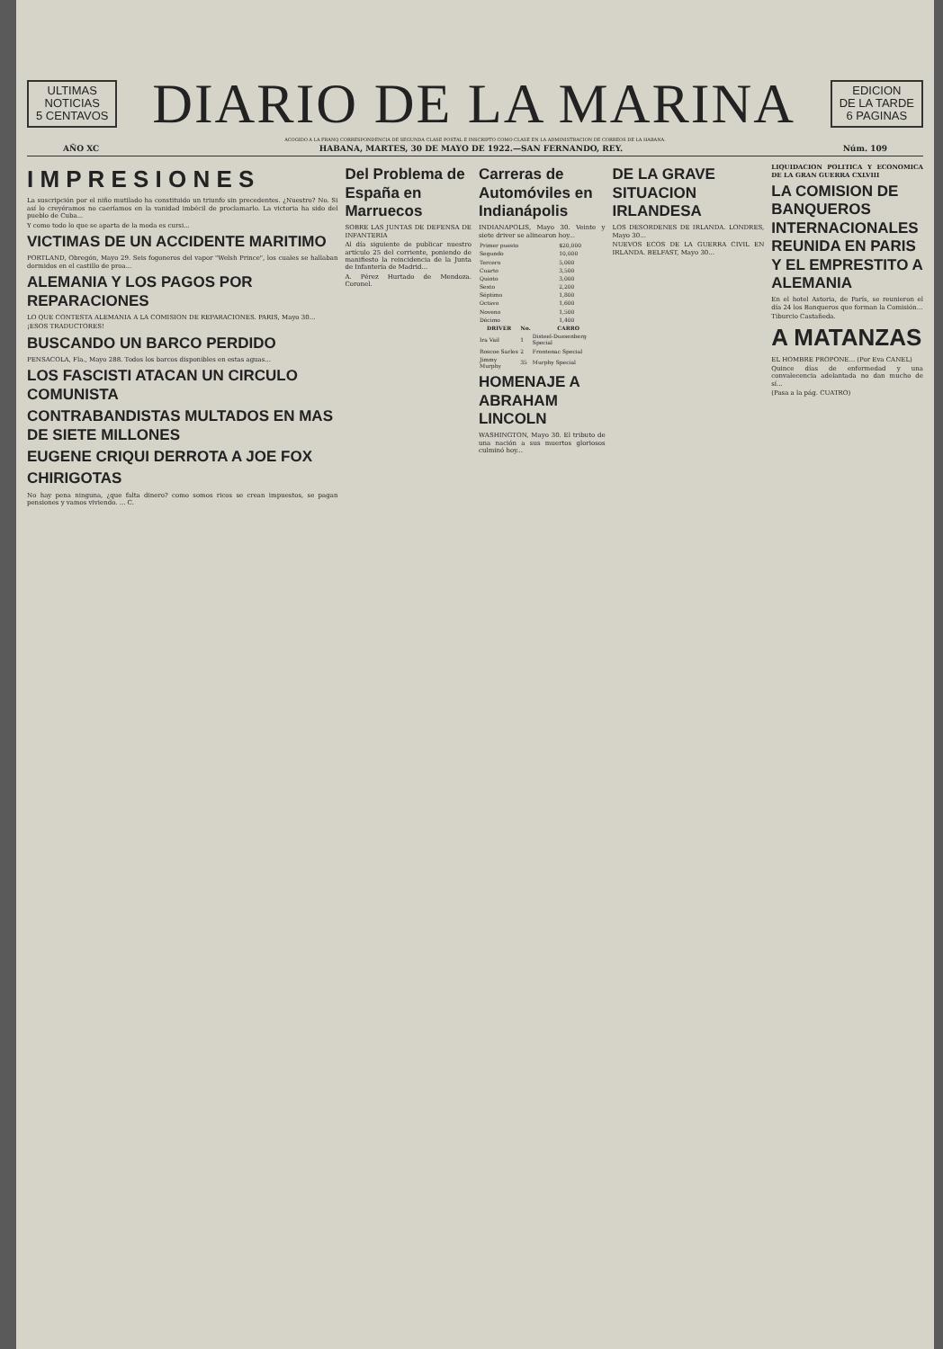ULTIMAS
NOTICIAS
5 CENTAVOS
DIARIO DE LA MARINA
EDICION
DE LA TARDE
6 PAGINAS
ACOGIDO A LA FRANQ CORRESPONDENCIA DE SEGUNDA CLASE POSTAL E INSCRIPTO COMO CLASE EN LA ADMINISTRACION DE CORREOS DE LA HABANA.
AÑO XC HABANA, MARTES, 30 DE MAYO DE 1922.—SAN FERNANDO, REY. Núm. 109
I M P R E S I O N E S
La suscripción por el niño mutilado ha constituido un triunfo sin precedentes. ¿Nuestro? No. Si así lo creyéramos no caeríamos en la vanidad imbécil de proclamarlo. La victoria ha sido del pueblo de Cuba...
Y como todo lo que se aparta de la moda es cursi...
VICTIMAS DE UN ACCIDENTE MARITIMO
PORTLAND, Obregón, Mayo 29. Seis fogoneros del vapor "Welsh Prince", los cuales se hallaban dormidos en el castillo de proa...
ALEMANIA Y LOS PAGOS POR REPARACIONES
LO QUE CONTESTA ALEMANIA A LA COMISION DE REPARACIONES. PARIS, Mayo 30...
¡ESOS TRADUCTORES!
BUSCANDO UN BARCO PERDIDO
PENSACOLA, Fla., Mayo 288. Todos los barcos disponibles en estas aguas...
LOS FASCISTI ATACAN UN CIRCULO COMUNISTA
CONTRABANDISTAS MULTADOS EN MAS DE SIETE MILLONES
EUGENE CRIQUI DERROTA A JOE FOX
CHIRIGOTAS
No hay pena ninguna, ¿que falta dinero? como somos ricos se crean impuestos, se pagan pensiones y vamos viviendo. ... C.
Del Problema de España en Marruecos
SOBRE LAS JUNTAS DE DEFENSA DE INFANTERIA
Al día siguiente de publicar nuestro artículo 25 del corriente, poniendo de manifiesto la reincidencia de la Junta de Infantería de Madrid...
A. Pérez Hurtado de Mendoza. Coronel.
Carreras de Automóviles en Indianápolis
INDIANAPOLIS, Mayo 30. Veinte y siete driver se alinearon hoy...
| Primer puesto | $20,000 |
| Segundo | 10,000 |
| Tercero | 5,000 |
| Cuarto | 3,500 |
| Quinto | 3,000 |
| Sexto | 2,200 |
| Séptimo | 1,800 |
| Octavo | 1,600 |
| Noveno | 1,500 |
| Décimo | 1,400 |
| DRIVER | No. | CARRO |
| --- | --- | --- |
| Ira Vail | 1 | Disteel-Duesenberg Special |
| Roscoe Sarles | 2 | Frontenac Special |
| Jimmy Murphy | 35 | Murphy Special |
HOMENAJE A ABRAHAM LINCOLN
WASHINGTON, Mayo 30. El tributo de una nación a sus muertos gloriosos culminó hoy...
DE LA GRAVE SITUACION IRLANDESA
LOS DESORDENES DE IRLANDA. LONDRES, Mayo 30...
NUEVOS ECOS DE LA GUERRA CIVIL EN IRLANDA. BELFAST, Mayo 30...
LIQUIDACION POLITICA Y ECONOMICA DE LA GRAN GUERRA CXLVIII
LA COMISION DE BANQUEROS INTERNACIONALES REUNIDA EN PARIS Y EL EMPRESTITO A ALEMANIA
En el hotel Astoria, de París, se reunieron el día 24 los Banqueros que forman la Comisión...
Tiburcio Castañeda.
A MATANZAS
EL HOMBRE PROPONE... (Por Eva CANEL)
Quince días de enfermedad y una convalecencia adelantada no dan mucho de sí...
(Pasa a la pág. CUATRO)